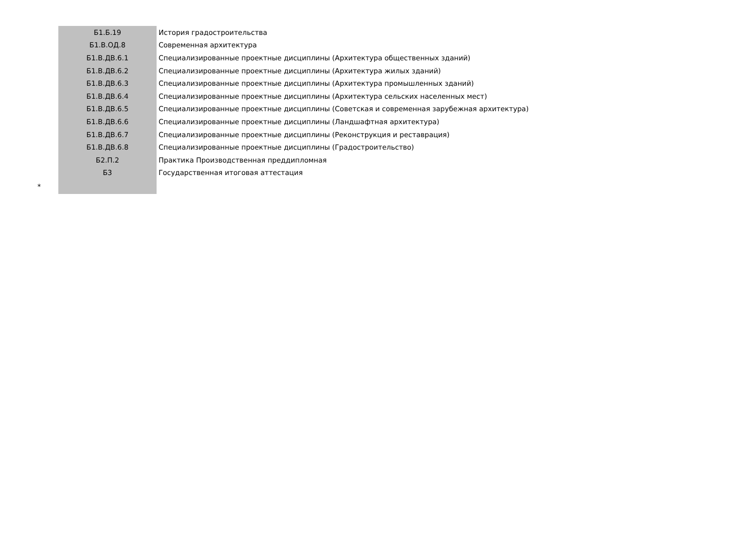| | Б1.Б.19 | История градостроительства |
| | Б1.В.ОД.8 | Современная архитектура |
| | Б1.В.ДВ.6.1 | Специализированные проектные дисциплины (Архитектура общественных зданий) |
| | Б1.В.ДВ.6.2 | Специализированные проектные дисциплины (Архитектура жилых зданий) |
| | Б1.В.ДВ.6.3 | Специализированные проектные дисциплины (Архитектура промышленных зданий) |
| | Б1.В.ДВ.6.4 | Специализированные проектные дисциплины (Архитектура сельских населенных мест) |
| | Б1.В.ДВ.6.5 | Специализированные проектные дисциплины (Советская и современная зарубежная архитектура) |
| | Б1.В.ДВ.6.6 | Специализированные проектные дисциплины (Ландшафтная архитектура) |
| | Б1.В.ДВ.6.7 | Специализированные проектные дисциплины (Реконструкция и реставрация) |
| | Б1.В.ДВ.6.8 | Специализированные проектные дисциплины (Градостроительство) |
| | Б2.П.2 | Практика Производственная преддипломная |
| | Б3 | Государственная итоговая аттестация |
| * | | |